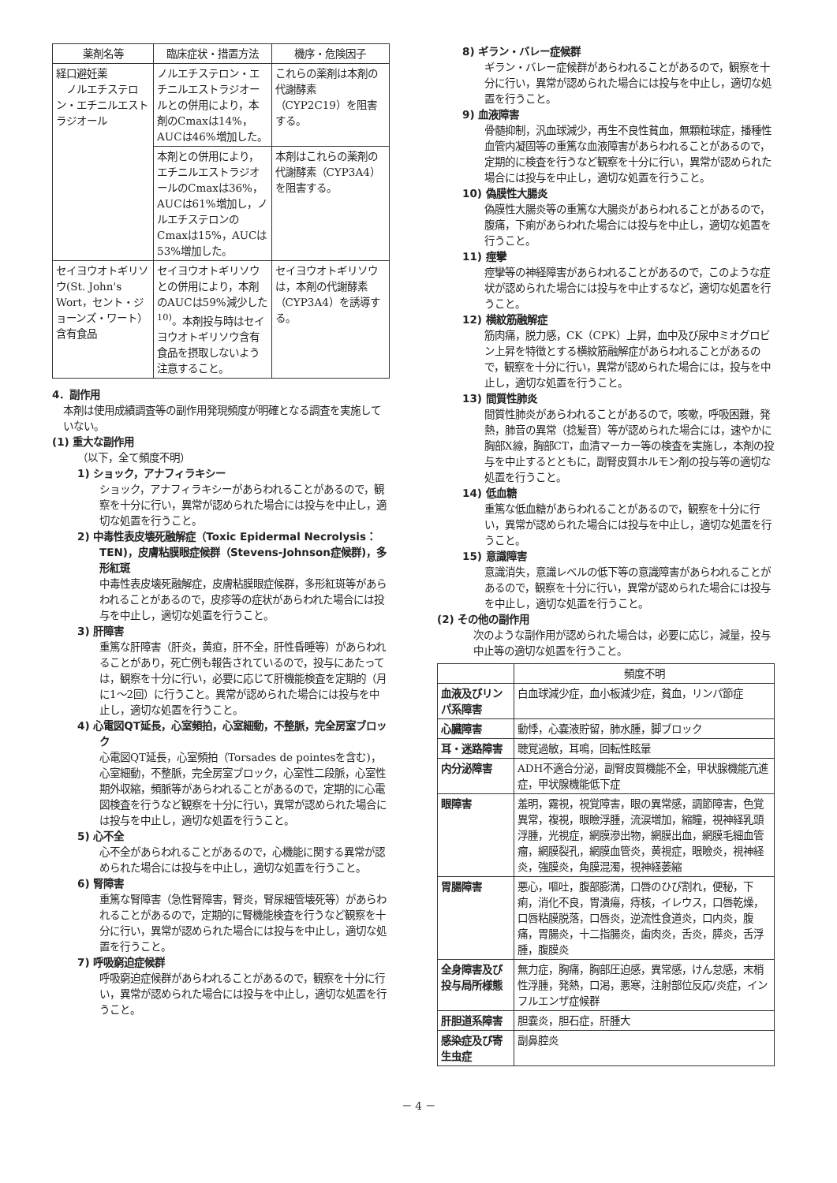| 薬剤名等 | 臨床症状・措置方法 | 機序・危険因子 |
| --- | --- | --- |
| 経口避妊薬 ノルエチステロン・エチニルエストラジオール | ノルエチステロン・エチニルエストラジオールとの併用により，本剤のCmaxは14%，AUCは46%増加した。 | これらの薬剤は本剤の代謝酵素（CYP2C19）を阻害する。 |
| | 本剤との併用により，エチニルエストラジオールのCmaxは36%，AUCは61%増加し，ノルエチステロンのCmaxは15%，AUCは53%増加した。 | 本剤はこれらの薬剤の代謝酵素（CYP3A4）を阻害する。 |
| セイヨウオトギリソウ(St. John's Wort，セント・ジョーンズ・ワート）含有食品 | セイヨウオトギリソウとの併用により，本剤のAUCは59%減少した<sup>10)</sup>。本剤投与時はセイヨウオトギリソウ含有食品を摂取しないよう注意すること。 | セイヨウオトギリソウは，本剤の代謝酵素（CYP3A4）を誘導する。 |
4．副作用
本剤は使用成績調査等の副作用発現頻度が明確となる調査を実施していない。
(1) 重大な副作用
（以下，全て頻度不明）
1) ショック，アナフィラキシー
ショック，アナフィラキシーがあらわれることがあるので，観察を十分に行い，異常が認められた場合には投与を中止し，適切な処置を行うこと。
2) 中毒性表皮壊死融解症（Toxic Epidermal Necrolysis：TEN)，皮膚粘膜眼症候群（Stevens-Johnson症候群)，多形紅斑
中毒性表皮壊死融解症，皮膚粘膜眼症候群，多形紅斑等があらわれることがあるので，皮疹等の症状があらわれた場合には投与を中止し，適切な処置を行うこと。
3) 肝障害
重篤な肝障害（肝炎，黄疸，肝不全，肝性昏睡等）があらわれることがあり，死亡例も報告されているので，投与にあたっては，観察を十分に行い，必要に応じて肝機能検査を定期的（月に1～2回）に行うこと。異常が認められた場合には投与を中止し，適切な処置を行うこと。
4) 心電図QT延長，心室頻拍，心室細動，不整脈，完全房室ブロック
心電図QT延長，心室頻拍（Torsades de pointesを含む)，心室細動，不整脈，完全房室ブロック，心室性二段脈，心室性期外収縮，頻脈等があらわれることがあるので，定期的に心電図検査を行うなど観察を十分に行い，異常が認められた場合には投与を中止し，適切な処置を行うこと。
5) 心不全
心不全があらわれることがあるので，心機能に関する異常が認められた場合には投与を中止し，適切な処置を行うこと。
6) 腎障害
重篤な腎障害（急性腎障害，腎炎，腎尿細管壊死等）があらわれることがあるので，定期的に腎機能検査を行うなど観察を十分に行い，異常が認められた場合には投与を中止し，適切な処置を行うこと。
7) 呼吸窮迫症候群
呼吸窮迫症候群があらわれることがあるので，観察を十分に行い，異常が認められた場合には投与を中止し，適切な処置を行うこと。
8) ギラン・バレー症候群
ギラン・バレー症候群があらわれることがあるので，観察を十分に行い，異常が認められた場合には投与を中止し，適切な処置を行うこと。
9) 血液障害
骨髄抑制，汎血球減少，再生不良性貧血，無顆粒球症，播種性血管内凝固等の重篤な血液障害があらわれることがあるので，定期的に検査を行うなど観察を十分に行い，異常が認められた場合には投与を中止し，適切な処置を行うこと。
10) 偽膜性大腸炎
偽膜性大腸炎等の重篤な大腸炎があらわれることがあるので，腹痛，下痢があらわれた場合には投与を中止し，適切な処置を行うこと。
11) 痙攣
痙攣等の神経障害があらわれることがあるので，このような症状が認められた場合には投与を中止するなど，適切な処置を行うこと。
12) 横紋筋融解症
筋肉痛，脱力感，CK（CPK）上昇，血中及び尿中ミオグロビン上昇を特徴とする横紋筋融解症があらわれることがあるので，観察を十分に行い，異常が認められた場合には，投与を中止し，適切な処置を行うこと。
13) 間質性肺炎
間質性肺炎があらわれることがあるので，咳嗽，呼吸困難，発熱，肺音の異常（捻髪音）等が認められた場合には，速やかに胸部X線，胸部CT，血清マーカー等の検査を実施し，本剤の投与を中止するとともに，副腎皮質ホルモン剤の投与等の適切な処置を行うこと。
14) 低血糖
重篤な低血糖があらわれることがあるので，観察を十分に行い，異常が認められた場合には投与を中止し，適切な処置を行うこと。
15) 意識障害
意識消失，意識レベルの低下等の意識障害があらわれることがあるので，観察を十分に行い，異常が認められた場合には投与を中止し，適切な処置を行うこと。
(2) その他の副作用
次のような副作用が認められた場合は，必要に応じ，減量，投与中止等の適切な処置を行うこと。
| | 頻度不明 |
| --- | --- |
| 血液及びリンパ系障害 | 白血球減少症，血小板減少症，貧血，リンパ節症 |
| 心臓障害 | 動悸，心嚢液貯留，肺水腫，脚ブロック |
| 耳・迷路障害 | 聴覚過敏，耳鳴，回転性眩暈 |
| 内分泌障害 | ADH不適合分泌，副腎皮質機能不全，甲状腺機能亢進症，甲状腺機能低下症 |
| 眼障害 | 羞明，霧視，視覚障害，眼の異常感，調節障害，色覚異常，複視，眼瞼浮腫，流涙増加，縮瞳，視神経乳頭浮腫，光視症，網膜滲出物，網膜出血，網膜毛細血管瘤，網膜裂孔，網膜血管炎，黄視症，眼瞼炎，視神経炎，強膜炎，角膜混濁，視神経萎縮 |
| 胃腸障害 | 悪心，嘔吐，腹部膨満，口唇のひび割れ，便秘，下痢，消化不良，胃潰瘍，痔核，イレウス，口唇乾燥，口唇粘膜脱落，口唇炎，逆流性食道炎，口内炎，腹痛，胃腸炎，十二指腸炎，歯肉炎，舌炎，膵炎，舌浮腫，腹膜炎 |
| 全身障害及び投与局所様態 | 無力症，胸痛，胸部圧迫感，異常感，けん怠感，末梢性浮腫，発熱，口渇，悪寒，注射部位反応/炎症，インフルエンザ症候群 |
| 肝胆道系障害 | 胆嚢炎，胆石症，肝腫大 |
| 感染症及び寄生虫症 | 副鼻腔炎 |
－ 4 －